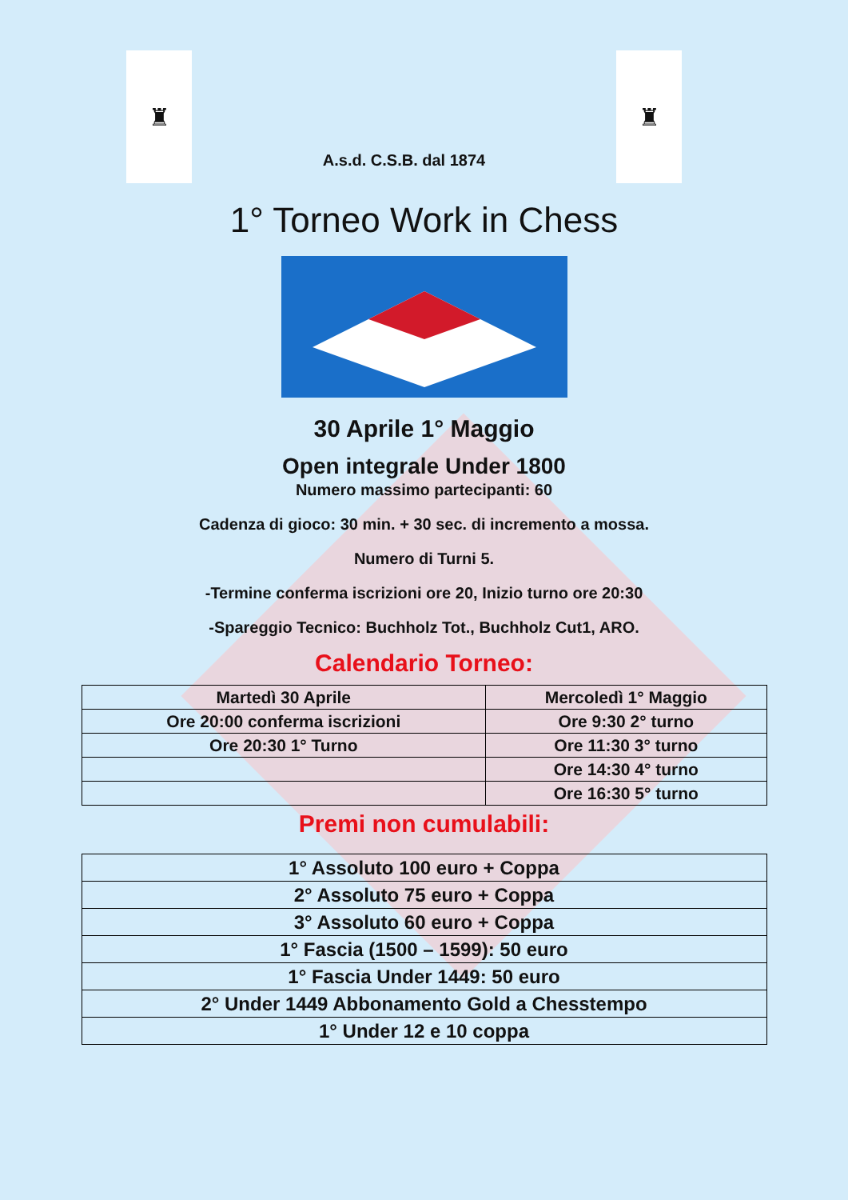♜ ♜
A.s.d. C.S.B. dal 1874
1° Torneo Work in Chess
30 Aprile 1° Maggio
Open integrale Under 1800
Numero massimo partecipanti: 60
Cadenza di gioco: 30 min. + 30 sec. di incremento a mossa.
Numero di Turni 5.
-Termine conferma iscrizioni ore 20, Inizio turno ore 20:30
-Spareggio Tecnico: Buchholz Tot., Buchholz Cut1, ARO.
Calendario Torneo:
| Martedì 30 Aprile | Mercoledì 1° Maggio |
| Ore 20:00 conferma iscrizioni | Ore 9:30 2° turno |
| Ore 20:30 1° Turno | Ore 11:30 3° turno |
| | Ore 14:30 4° turno |
| | Ore 16:30 5° turno |
Premi non cumulabili:
| 1° Assoluto 100 euro + Coppa |
| 2° Assoluto 75 euro + Coppa |
| 3° Assoluto 60 euro + Coppa |
| 1° Fascia (1500 – 1599): 50 euro |
| 1° Fascia Under 1449: 50 euro |
| 2° Under 1449 Abbonamento Gold a Chesstempo |
| 1° Under 12 e 10 coppa |